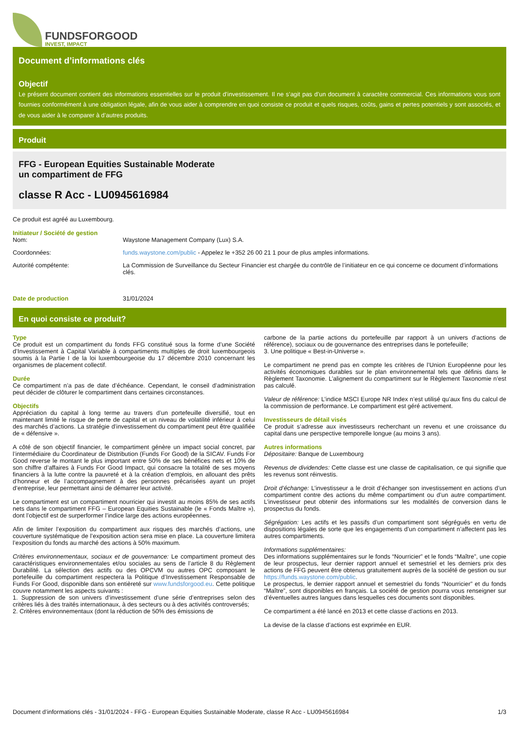FUNDSFORGOOD
INVEST, IMPACT
Document d’informations clés
Objectif
Le présent document contient des informations essentielles sur le produit d’investissement. Il ne s’agit pas d’un document à caractère commercial. Ces informations vous sont fournies conformément à une obligation légale, afin de vous aider à comprendre en quoi consiste ce produit et quels risques, coûts, gains et pertes potentiels y sont associés, et de vous aider à le comparer à d’autres produits.
Produit
FFG - European Equities Sustainable Moderate
un compartiment de FFG
classe R Acc - LU0945616984
Ce produit est agréé au Luxembourg.
Initiateur / Société de gestion
| Nom: | Waystone Management Company (Lux) S.A. |
| Coordonnées: | funds.waystone.com/public - Appelez le +352 26 00 21 1 pour de plus amples informations. |
| Autorité compétente: | La Commission de Surveillance du Secteur Financier est chargée du contrôle de l’initiateur en ce qui concerne ce document d’informations clés. |
| Date de production | 31/01/2024 |
En quoi consiste ce produit?
Type
Ce produit est un compartiment du fonds FFG constitué sous la forme d’une Société d’Investissement à Capital Variable à compartiments multiples de droit luxembourgeois soumis à la Partie I de la loi luxembourgeoise du 17 décembre 2010 concernant les organismes de placement collectif.
Durée
Ce compartiment n’a pas de date d’échéance. Cependant, le conseil d’administration peut décider de clôturer le compartiment dans certaines circonstances.
Objectifs
Appréciation du capital à long terme au travers d’un portefeuille diversifié, tout en maintenant limité le risque de perte de capital et un niveau de volatilité inférieur à celui des marchés d’actions. La stratégie d’investissement du compartiment peut être qualifiée de « défensive ».
A côté de son objectif financier, le compartiment génère un impact social concret, par l’intermédiaire du Coordinateur de Distribution (Funds For Good) de la SICAV. Funds For Good reverse le montant le plus important entre 50% de ses bénéfices nets et 10% de son chiffre d’affaires à Funds For Good Impact, qui consacre la totalité de ses moyens financiers à la lutte contre la pauvreté et à la création d’emplois, en allouant des prêts d’honneur et de l’accompagnement à des personnes précarisées ayant un projet d’entreprise, leur permettant ainsi de démarrer leur activité.
Le compartiment est un compartiment nourricier qui investit au moins 85% de ses actifs nets dans le compartiment FFG – European Equities Sustainable (le « Fonds Maître »), dont l’objectif est de surperformer l’indice large des actions européennes.
Afin de limiter l’exposition du compartiment aux risques des marchés d’actions, une couverture systématique de l’exposition action sera mise en place. La couverture limitera l’exposition du fonds au marché des actions à 50% maximum.
Critères environnementaux, sociaux et de gouvernance: Le compartiment promeut des caractéristiques environnementales et/ou sociales au sens de l’article 8 du Règlement Durabilité. La sélection des actifs ou des OPCVM ou autres OPC composant le portefeuille du compartiment respectera la Politique d’Investissement Responsable de Funds For Good, disponible dans son entièreté sur www.fundsforgood.eu. Cette politique couvre notamment les aspects suivants :
1. Suppression de son univers d’investissement d’une série d’entreprises selon des critères liés à des traités internationaux, à des secteurs ou à des activités controversés;
2. Critères environnementaux (dont la réduction de 50% des émissions de
carbone de la partie actions du portefeuille par rapport à un univers d’actions de référence), sociaux ou de gouvernance des entreprises dans le portefeuille;
3. Une politique « Best-in-Universe ».
Le compartiment ne prend pas en compte les critères de l’Union Européenne pour les activités économiques durables sur le plan environnemental tels que définis dans le Règlement Taxonomie. L’alignement du compartiment sur le Règlement Taxonomie n’est pas calculé.
Valeur de référence: L’indice MSCI Europe NR Index n’est utilisé qu’aux fins du calcul de la commission de performance. Le compartiment est géré activement.
Investisseurs de détail visés
Ce produit s’adresse aux investisseurs recherchant un revenu et une croissance du capital dans une perspective temporelle longue (au moins 3 ans).
Autres informations
Dépositaire: Banque de Luxembourg
Revenus de dividendes: Cette classe est une classe de capitalisation, ce qui signifie que les revenus sont réinvestis.
Droit d’échange: L’investisseur a le droit d’échanger son investissement en actions d’un compartiment contre des actions du même compartiment ou d’un autre compartiment. L’investisseur peut obtenir des informations sur les modalités de conversion dans le prospectus du fonds.
Ségrégation: Les actifs et les passifs d’un compartiment sont ségrégués en vertu de dispositions légales de sorte que les engagements d’un compartiment n’affectent pas les autres compartiments.
Informations supplémentaires:
Des informations supplémentaires sur le fonds “Nourricier” et le fonds “Maître”, une copie de leur prospectus, leur dernier rapport annuel et semestriel et les derniers prix des actions de FFG peuvent être obtenus gratuitement auprès de la société de gestion ou sur https://funds.waystone.com/public.
Le prospectus, le dernier rapport annuel et semestriel du fonds “Nourricier” et du fonds “Maître”, sont disponibles en français. La société de gestion pourra vous renseigner sur d’éventuelles autres langues dans lesquelles ces documents sont disponibles.
Ce compartiment a été lancé en 2013 et cette classe d’actions en 2013.
La devise de la classe d’actions est exprimée en EUR.
Document d’informations clés - 31/01/2024 - FFG - European Equities Sustainable Moderate, classe R Acc - LU0945616984 1/3